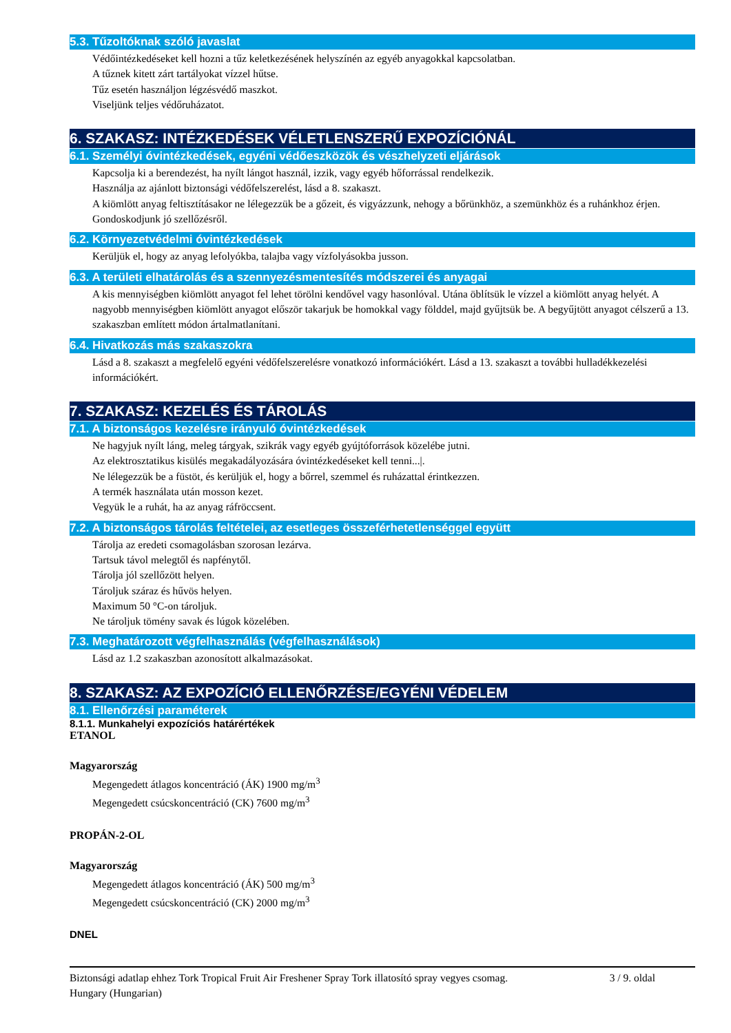5.3. Tűzoltóknak szóló javaslat
Védőintézkedéseket kell hozni a tűz keletkezésének helyszínén az egyéb anyagokkal kapcsolatban.
A tűznek kitett zárt tartályokat vízzel hűtse.
Tűz esetén használjon légzésvédő maszkot.
Viseljünk teljes védőruházatot.
6. SZAKASZ: INTÉZKEDÉSEK VÉLETLENSZERŰ EXPOZÍCIÓNÁL
6.1. Személyi óvintézkedések, egyéni védőeszközök és vészhelyzeti eljárások
Kapcsolja ki a berendezést, ha nyílt lángot használ, izzik, vagy egyéb hőforrással rendelkezik.
Használja az ajánlott biztonsági védőfelszerelést, lásd a 8. szakaszt.
A kiömlött anyag feltisztításakor ne lélegezzük be a gőzeit, és vigyázzunk, nehogy a bőrünkhöz, a szemünkhöz és a ruhánkhoz érjen.
Gondoskodjunk jó szellőzésről.
6.2. Környezetvédelmi óvintézkedések
Kerüljük el, hogy az anyag lefolyókba, talajba vagy vízfolyásokba jusson.
6.3. A területi elhatárolás és a szennyezésmentesítés módszerei és anyagai
A kis mennyiségben kiömlött anyagot fel lehet törölni kendővel vagy hasonlóval. Utána öblítsük le vízzel a kiömlött anyag helyét. A nagyobb mennyiségben kiömlött anyagot először takarjuk be homokkal vagy földdel, majd gyűjtsük be. A begyűjtött anyagot célszerű a 13. szakaszban említett módon ártalmatlanítani.
6.4. Hivatkozás más szakaszokra
Lásd a 8. szakaszt a megfelelő egyéni védőfelszerelésre vonatkozó információkért. Lásd a 13. szakaszt a további hulladékkezelési információkért.
7. SZAKASZ: KEZELÉS ÉS TÁROLÁS
7.1. A biztonságos kezelésre irányuló óvintézkedések
Ne hagyjuk nyílt láng, meleg tárgyak, szikrák vagy egyéb gyújtóforrások közelébe jutni.
Az elektrosztatikus kisülés megakadályozására óvintézkedéseket kell tenni...|.
Ne lélegezzük be a füstöt, és kerüljük el, hogy a bőrrel, szemmel és ruházattal érintkezzen.
A termék használata után mosson kezet.
Vegyük le a ruhát, ha az anyag ráfröccsent.
7.2. A biztonságos tárolás feltételei, az esetleges összeférhetetlenséggel együtt
Tárolja az eredeti csomagolásban szorosan lezárva.
Tartsuk távol melegtől és napfénytől.
Tárolja jól szellőzött helyen.
Tároljuk száraz és hűvös helyen.
Maximum 50 °C-on tároljuk.
Ne tároljuk tömény savak és lúgok közelében.
7.3. Meghatározott végfelhasználás (végfelhasználások)
Lásd az 1.2 szakaszban azonosított alkalmazásokat.
8. SZAKASZ: AZ EXPOZÍCIÓ ELLENŐRZÉSE/EGYÉNI VÉDELEM
8.1. Ellenőrzési paraméterek
8.1.1. Munkahelyi expozíciós határértékek
ETANOL
Magyarország
Megengedett átlagos koncentráció (ÁK) 1900 mg/m<sup>3</sup>
Megengedett csúcskoncentráció (CK) 7600 mg/m<sup>3</sup>
PROPÁN-2-OL
Magyarország
Megengedett átlagos koncentráció (ÁK) 500 mg/m<sup>3</sup>
Megengedett csúcskoncentráció (CK) 2000 mg/m<sup>3</sup>
DNEL
Biztonsági adatlap ehhez Tork Tropical Fruit Air Freshener Spray Tork illatosító spray vegyes csomag.
Hungary (Hungarian)
3 / 9. oldal